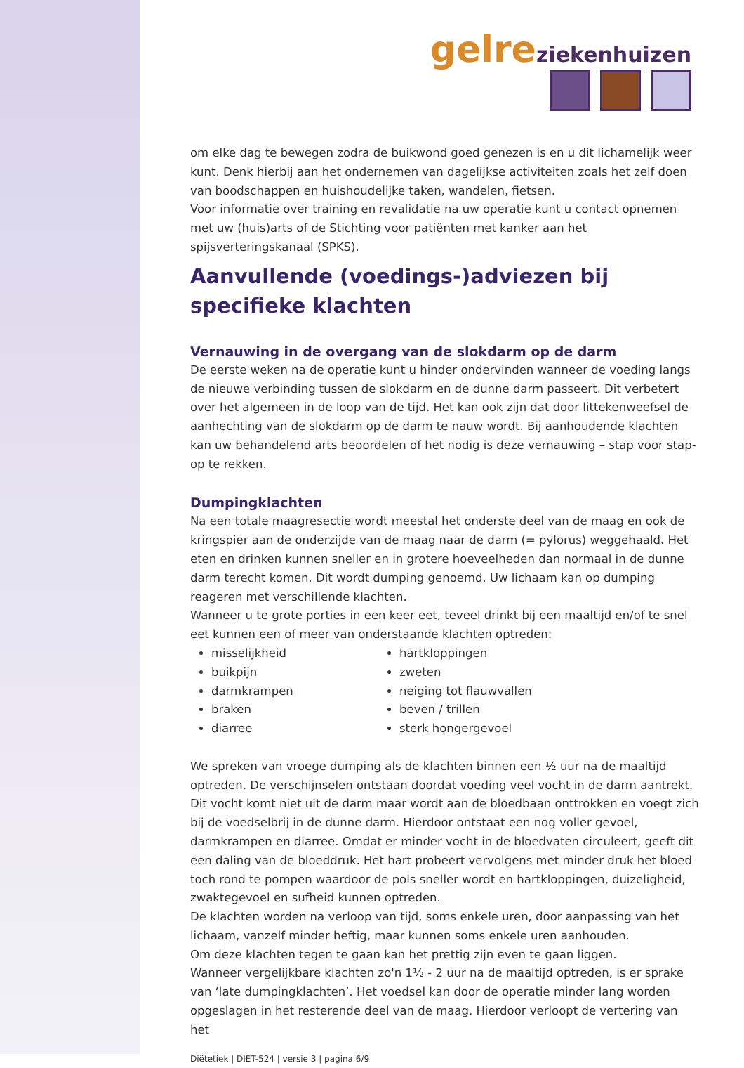gelre ziekenhuizen
om elke dag te bewegen zodra de buikwond goed genezen is en u dit lichamelijk weer kunt. Denk hierbij aan het ondernemen van dagelijkse activiteiten zoals het zelf doen van boodschappen en huishoudelijke taken, wandelen, fietsen.
Voor informatie over training en revalidatie na uw operatie kunt u contact opnemen met uw (huis)arts of de Stichting voor patiënten met kanker aan het spijsverteringskanaal (SPKS).
Aanvullende (voedings-)adviezen bij specifieke klachten
Vernauwing in de overgang van de slokdarm op de darm
De eerste weken na de operatie kunt u hinder ondervinden wanneer de voeding langs de nieuwe verbinding tussen de slokdarm en de dunne darm passeert. Dit verbetert over het algemeen in de loop van de tijd. Het kan ook zijn dat door littekenweefsel de aanhechting van de slokdarm op de darm te nauw wordt. Bij aanhoudende klachten kan uw behandelend arts beoordelen of het nodig is deze vernauwing – stap voor stap- op te rekken.
Dumpingklachten
Na een totale maagresectie wordt meestal het onderste deel van de maag en ook de kringspier aan de onderzijde van de maag naar de darm (= pylorus) weggehaald. Het eten en drinken kunnen sneller en in grotere hoeveelheden dan normaal in de dunne darm terecht komen. Dit wordt dumping genoemd. Uw lichaam kan op dumping reageren met verschillende klachten.
Wanneer u te grote porties in een keer eet, teveel drinkt bij een maaltijd en/of te snel eet kunnen een of meer van onderstaande klachten optreden:
misselijkheid
buikpijn
darmkrampen
braken
diarree
hartkloppingen
zweten
neiging tot flauwvallen
beven / trillen
sterk hongergevoel
We spreken van vroege dumping als de klachten binnen een ½ uur na de maaltijd optreden. De verschijnselen ontstaan doordat voeding veel vocht in de darm aantrekt. Dit vocht komt niet uit de darm maar wordt aan de bloedbaan onttrokken en voegt zich bij de voedselbrij in de dunne darm. Hierdoor ontstaat een nog voller gevoel, darmkrampen en diarree. Omdat er minder vocht in de bloedvaten circuleert, geeft dit een daling van de bloeddruk. Het hart probeert vervolgens met minder druk het bloed toch rond te pompen waardoor de pols sneller wordt en hartkloppingen, duizeligheid, zwaktegevoel en sufheid kunnen optreden.
De klachten worden na verloop van tijd, soms enkele uren, door aanpassing van het lichaam, vanzelf minder heftig, maar kunnen soms enkele uren aanhouden.
Om deze klachten tegen te gaan kan het prettig zijn even te gaan liggen.
Wanneer vergelijkbare klachten zo'n 1½ - 2 uur na de maaltijd optreden, is er sprake van ‘late dumpingklachten’. Het voedsel kan door de operatie minder lang worden opgeslagen in het resterende deel van de maag. Hierdoor verloopt de vertering van het
Diëtetiek | DIET-524 | versie 3 | pagina 6/9